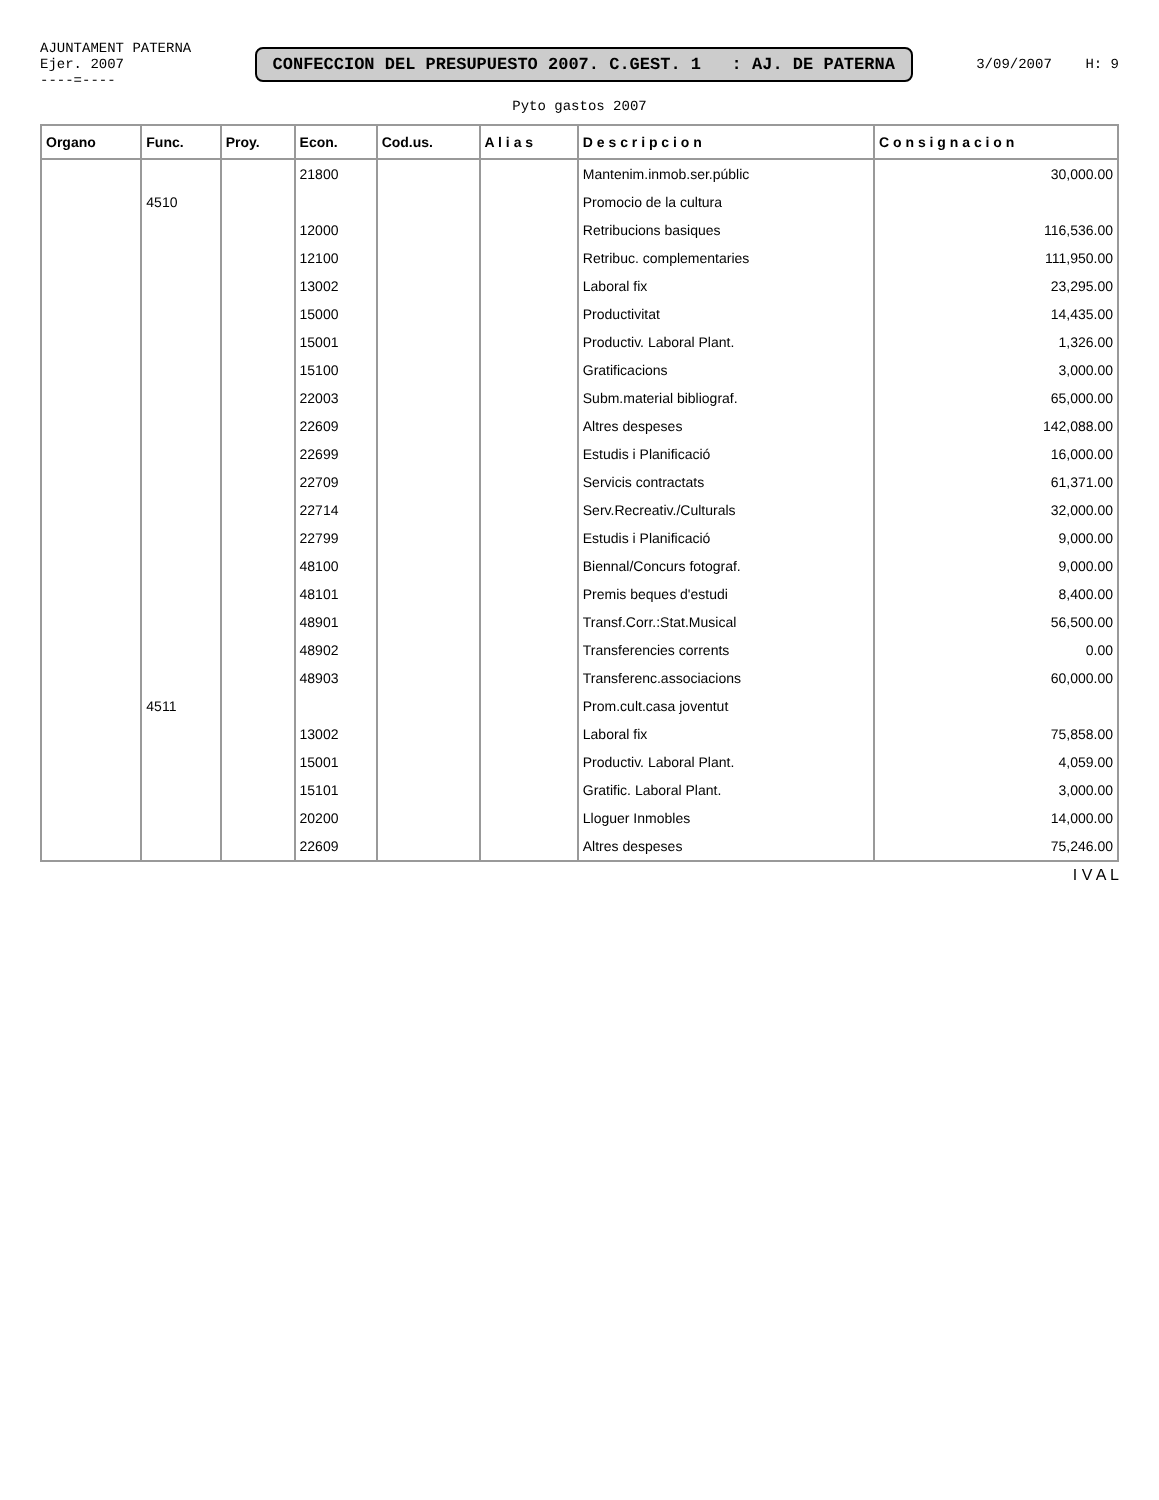AJUNTAMENT PATERNA
Ejer. 2007
----=----
CONFECCION DEL PRESUPUESTO 2007. C.GEST. 1 : AJ. DE PATERNA
3/09/2007 H: 9
Pyto gastos 2007
| Organo | Func. | Proy. | Econ. | Cod.us. | A l i a s | D e s c r i p c i o n | C o n s i g n a c i o n |
| --- | --- | --- | --- | --- | --- | --- | --- |
| | | | 21800 | | | Mantenim.inmob.ser.públic | 30,000.00 |
| | 4510 | | | | | Promocio de la cultura | |
| | | | 12000 | | | Retribucions basiques | 116,536.00 |
| | | | 12100 | | | Retribuc. complementaries | 111,950.00 |
| | | | 13002 | | | Laboral fix | 23,295.00 |
| | | | 15000 | | | Productivitat | 14,435.00 |
| | | | 15001 | | | Productiv. Laboral Plant. | 1,326.00 |
| | | | 15100 | | | Gratificacions | 3,000.00 |
| | | | 22003 | | | Subm.material bibliograf. | 65,000.00 |
| | | | 22609 | | | Altres despeses | 142,088.00 |
| | | | 22699 | | | Estudis i Planificació | 16,000.00 |
| | | | 22709 | | | Servicis contractats | 61,371.00 |
| | | | 22714 | | | Serv.Recreativ./Culturals | 32,000.00 |
| | | | 22799 | | | Estudis i Planificació | 9,000.00 |
| | | | 48100 | | | Biennal/Concurs fotograf. | 9,000.00 |
| | | | 48101 | | | Premis beques d'estudi | 8,400.00 |
| | | | 48901 | | | Transf.Corr.:Stat.Musical | 56,500.00 |
| | | | 48902 | | | Transferencies corrents | 0.00 |
| | | | 48903 | | | Transferenc.associacions | 60,000.00 |
| | 4511 | | | | | Prom.cult.casa joventut | |
| | | | 13002 | | | Laboral fix | 75,858.00 |
| | | | 15001 | | | Productiv. Laboral Plant. | 4,059.00 |
| | | | 15101 | | | Gratific. Laboral Plant. | 3,000.00 |
| | | | 20200 | | | Lloguer Inmobles | 14,000.00 |
| | | | 22609 | | | Altres despeses | 75,246.00 |
I V A L